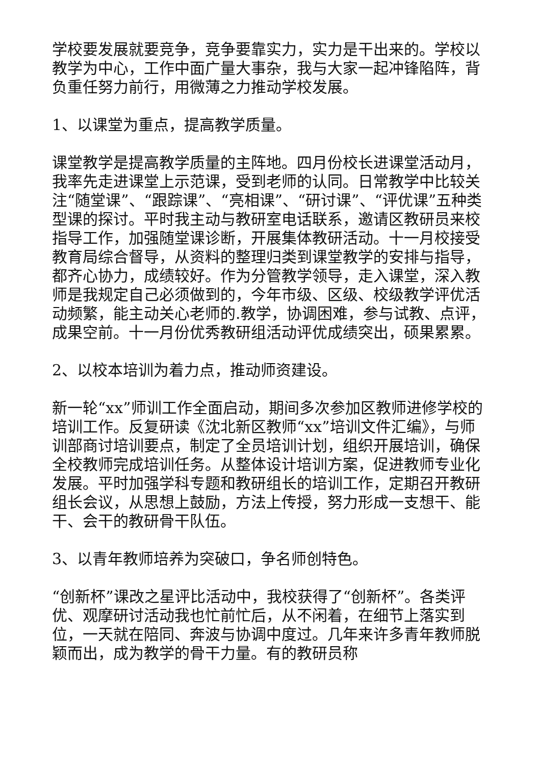学校要发展就要竞争，竞争要靠实力，实力是干出来的。学校以教学为中心，工作中面广量大事杂，我与大家一起冲锋陷阵，背负重任努力前行，用微薄之力推动学校发展。
1、以课堂为重点，提高教学质量。
课堂教学是提高教学质量的主阵地。四月份校长进课堂活动月，我率先走进课堂上示范课，受到老师的认同。日常教学中比较关注“随堂课”、“跟踪课”、“亮相课”、“研讨课”、“评优课”五种类型课的探讨。平时我主动与教研室电话联系，邀请区教研员来校指导工作，加强随堂课诊断，开展集体教研活动。十一月校接受教育局综合督导，从资料的整理归类到课堂教学的安排与指导，都齐心协力，成绩较好。作为分管教学领导，走入课堂，深入教师是我规定自己必须做到的，今年市级、区级、校级教学评优活动频繁，能主动关心老师的.教学，协调困难，参与试教、点评，成果空前。十一月份优秀教研组活动评优成绩突出，硕果累累。
2、以校本培训为着力点，推动师资建设。
新一轮“xx”师训工作全面启动，期间多次参加区教师进修学校的培训工作。反复研读《沈北新区教师“xx”培训文件汇编》，与师训部商讨培训要点，制定了全员培训计划，组织开展培训，确保全校教师完成培训任务。从整体设计培训方案，促进教师专业化发展。平时加强学科专题和教研组长的培训工作，定期召开教研组长会议，从思想上鼓励，方法上传授，努力形成一支想干、能干、会干的教研骨干队伍。
3、以青年教师培养为突破口，争名师创特色。
“创新杯”课改之星评比活动中，我校获得了“创新杯”。各类评优、观摩研讨活动我也忙前忙后，从不闲着，在细节上落实到位，一天就在陪同、奔波与协调中度过。几年来许多青年教师脱颖而出，成为教学的骨干力量。有的教研员称